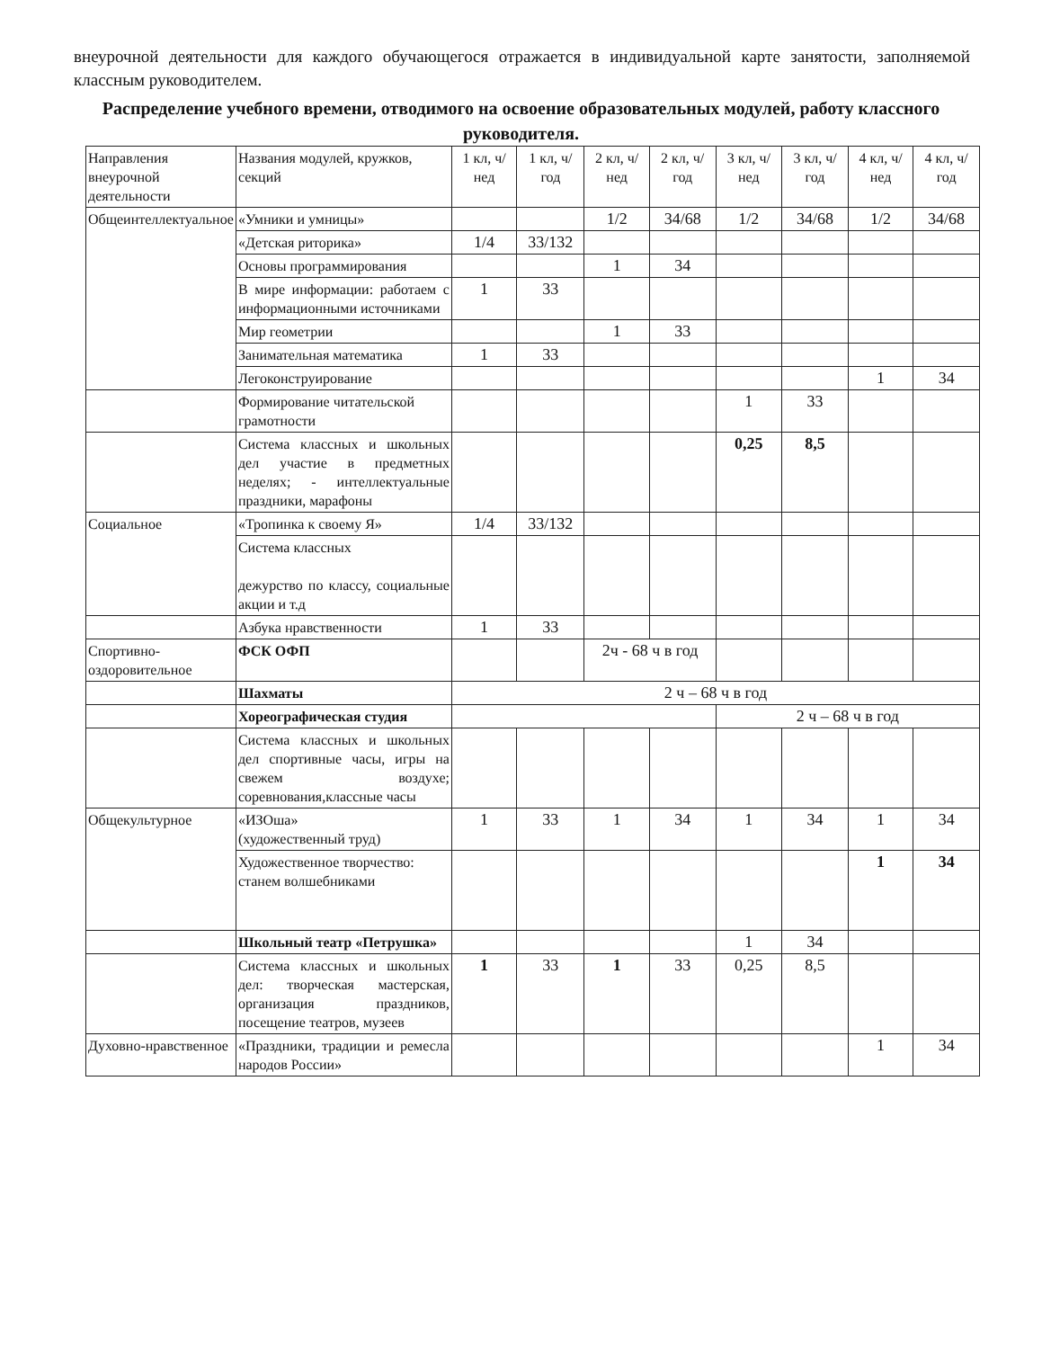внеурочной деятельности для каждого обучающегося отражается в индивидуальной карте занятости, заполняемой классным руководителем.
Распределение учебного времени, отводимого на освоение образовательных модулей, работу классного руководителя.
| Направления внеурочной деятельности | Названия модулей, кружков, секций | 1 кл, ч/ нед | 1 кл, ч/ год | 2 кл, ч/ нед | 2 кл, ч/ год | 3 кл, ч/ нед | 3 кл, ч/ год | 4 кл, ч/ нед | 4 кл, ч/ год |
| --- | --- | --- | --- | --- | --- | --- | --- | --- | --- |
| Общеинтеллектуальное | «Умники и умницы» | | | 1/2 | 34/68 | 1/2 | 34/68 | 1/2 | 34/68 |
| | «Детская риторика» | 1/4 | 33/132 | | | | | | |
| | Основы программирования | | | 1 | 34 | | | | |
| | В мире информации: работаем с информационными источниками | 1 | 33 | | | | | | |
| | Мир геометрии | | | 1 | 33 | | | | |
| | Занимательная математика | 1 | 33 | | | | | | |
| | Легоконструирование | | | | | | | 1 | 34 |
| | Формирование читательской грамотности | | | | | 1 | 33 | | |
| | Система классных и школьных дел участие в предметных неделях; - интеллектуальные праздники, марафоны | | | | | 0,25 | 8,5 | | |
| Социальное | «Тропинка к своему Я» | 1/4 | 33/132 | | | | | | |
| | Система классных дежурство по классу, социальные акции и т.д | | | | | | | | |
| | Азбука нравственности | 1 | 33 | | | | | | |
| Спортивно-оздоровительное | ФСК ОФП | | | 2ч - 68 ч в год | | | | | |
| | Шахматы | 2 ч – 68 ч в год | | | | | | | |
| | Хореографическая студия | | | | | 2 ч – 68 ч в год | | | |
| | Система классных и школьных дел спортивные часы, игры на свежем воздухе; соревнования,классные часы | | | | | | | | |
| Общекультурное | «ИЗОша» (художественный труд) | 1 | 33 | 1 | 34 | 1 | 34 | 1 | 34 |
| | Художественное творчество: станем волшебниками | | | | | | | 1 | 34 |
| | Школьный театр «Петрушка» | | | | | 1 | 34 | | |
| | Система классных и школьных дел: творческая мастерская, организация праздников, посещение театров, музеев | 1 | 33 | 1 | 33 | 0,25 | 8,5 | | |
| Духовно-нравственное | «Праздники, традиции и ремесла народов России» | | | | | | | 1 | 34 |